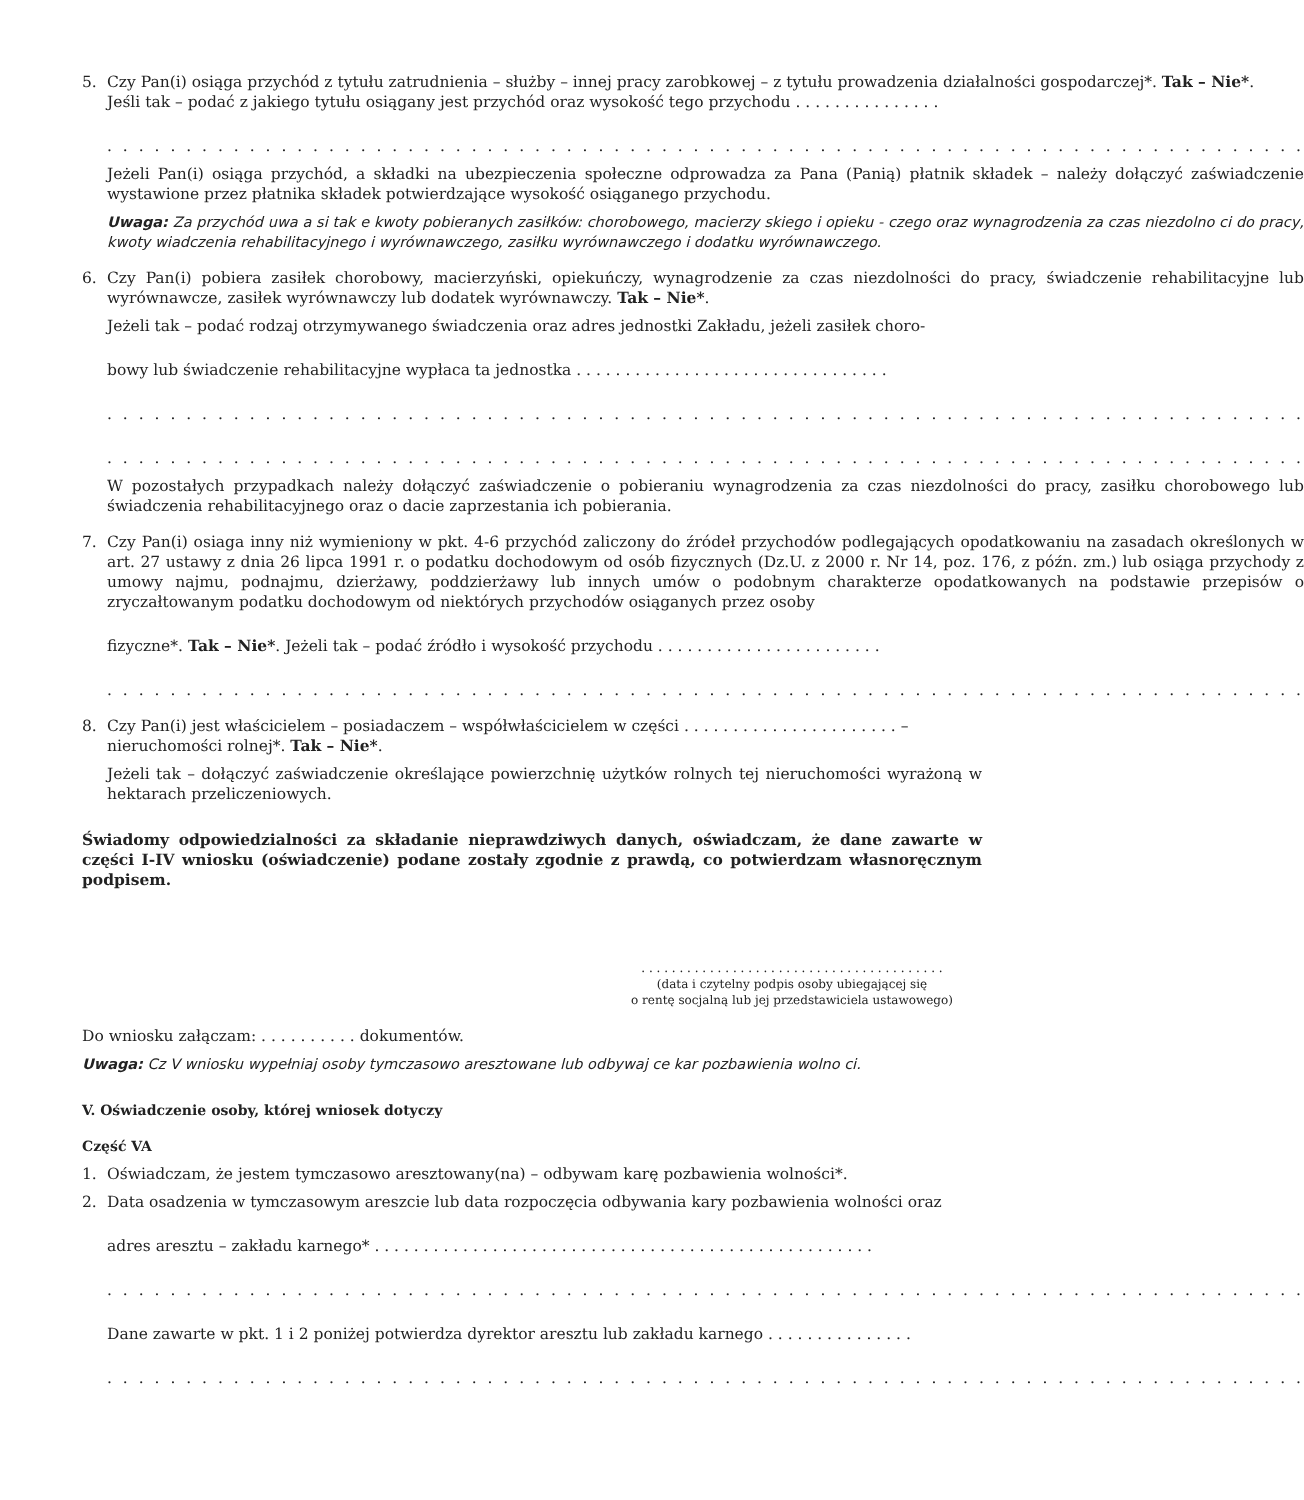5. Czy Pan(i) osiąga przychód z tytułu zatrudnienia – służby – innej pracy zarobkowej – z tytułu prowadzenia działalności gospodarczej*. Tak – Nie*.
Jeśli tak – podać z jakiego tytułu osiągany jest przychód oraz wysokość tego przychodu . . . . . . . . . . . . . . .
. . . . . . . . . . . . . . . . . . . . . . . . . . . . . . . . . . . . . . . . . . . . . . . . . . . . . . . . . . . . . . . . . . . . . . . . . . . .
Jeżeli Pan(i) osiąga przychód, a składki na ubezpieczenia społeczne odprowadza za Pana (Panią) płatnik składek – należy dołączyć zaświadczenie wystawione przez płatnika składek potwierdzające wysokość osiąganego przychodu.
Uwaga: Za przychód uwa a si tak e kwoty pobieranych zasiłków: chorobowego, macierzy skiego i opieku - czego oraz wynagrodzenia za czas niezdolno ci do pracy, kwoty wiadczenia rehabilitacyjnego i wyrównawczego, zasiłku wyrównawczego i dodatku wyrównawczego.
6. Czy Pan(i) pobiera zasiłek chorobowy, macierzyński, opiekuńczy, wynagrodzenie za czas niezdolności do pracy, świadczenie rehabilitacyjne lub wyrównawcze, zasiłek wyrównawczy lub dodatek wyrównawczy. Tak – Nie*.
Jeżeli tak – podać rodzaj otrzymywanego świadczenia oraz adres jednostki Zakładu, jeżeli zasiłek choro-
bowy lub świadczenie rehabilitacyjne wypłaca ta jednostka . . . . . . . . . . . . . . . . . . . . . . . . . . . . . . . .
. . . . . . . . . . . . . . . . . . . . . . . . . . . . . . . . . . . . . . . . . . . . . . . . . . . . . . . . . . . . . . . . . . . . . . . . . . . .
. . . . . . . . . . . . . . . . . . . . . . . . . . . . . . . . . . . . . . . . . . . . . . . . . . . . . . . . . . . . . . . . . . . . . . . . . . . .
W pozostałych przypadkach należy dołączyć zaświadczenie o pobieraniu wynagrodzenia za czas niezdolności do pracy, zasiłku chorobowego lub świadczenia rehabilitacyjnego oraz o dacie zaprzestania ich pobierania.
7. Czy Pan(i) osiaga inny niż wymieniony w pkt. 4-6 przychód zaliczony do źródeł przychodów podlegających opodatkowaniu na zasadach określonych w art. 27 ustawy z dnia 26 lipca 1991 r. o podatku dochodowym od osób fizycznych (Dz.U. z 2000 r. Nr 14, poz. 176, z późn. zm.) lub osiąga przychody z umowy najmu, podnajmu, dzierżawy, poddzierżawy lub innych umów o podobnym charakterze opodatkowanych na podstawie przepisów o zryczałtowanym podatku dochodowym od niektórych przychodów osiąganych przez osoby
fizyczne*. Tak – Nie*. Jeżeli tak – podać źródło i wysokość przychodu . . . . . . . . . . . . . . . . . . . . . . .
. . . . . . . . . . . . . . . . . . . . . . . . . . . . . . . . . . . . . . . . . . . . . . . . . . . . . . . . . . . . . . . . . . . . . . . . . . . .
8. Czy Pan(i) jest właścicielem – posiadaczem – współwłaścicielem w części . . . . . . . . . . . . . . . . . . . . . . –
nieruchomości rolnej*. Tak – Nie*.
Jeżeli tak – dołączyć zaświadczenie określające powierzchnię użytków rolnych tej nieruchomości wyrażoną w hektarach przeliczeniowych.
Świadomy odpowiedzialności za składanie nieprawdziwych danych, oświadczam, że dane zawarte w części I-IV wniosku (oświadczenie) podane zostały zgodnie z prawdą, co potwierdzam własnoręcznym podpisem.
. . . . . . . . . . . . . . . . . . . . . . . . . . . . . . . . . . . . . . . .
(data i czytelny podpis osoby ubiegającej się
o rentę socjalną lub jej przedstawiciela ustawowego)
Do wniosku załączam: . . . . . . . . . . dokumentów.
Uwaga: Cz V wniosku wypełniaj osoby tymczasowo aresztowane lub odbywaj ce kar pozbawienia wolno ci.
V. Oświadczenie osoby, której wniosek dotyczy
Część VA
1. Oświadczam, że jestem tymczasowo aresztowany(na) – odbywam karę pozbawienia wolności*.
2. Data osadzenia w tymczasowym areszcie lub data rozpoczęcia odbywania kary pozbawienia wolności oraz
adres aresztu – zakładu karnego* . . . . . . . . . . . . . . . . . . . . . . . . . . . . . . . . . . . . . . . . . . . . . . . . . . .
. . . . . . . . . . . . . . . . . . . . . . . . . . . . . . . . . . . . . . . . . . . . . . . . . . . . . . . . . . . . . . . . . . . . . . . . . . . .
Dane zawarte w pkt. 1 i 2 poniżej potwierdza dyrektor aresztu lub zakładu karnego . . . . . . . . . . . . . . .
. . . . . . . . . . . . . . . . . . . . . . . . . . . . . . . . . . . . . . . . . . . . . . . . . . . . . . . . . . . . . . . . . . . . . . . . . . . .